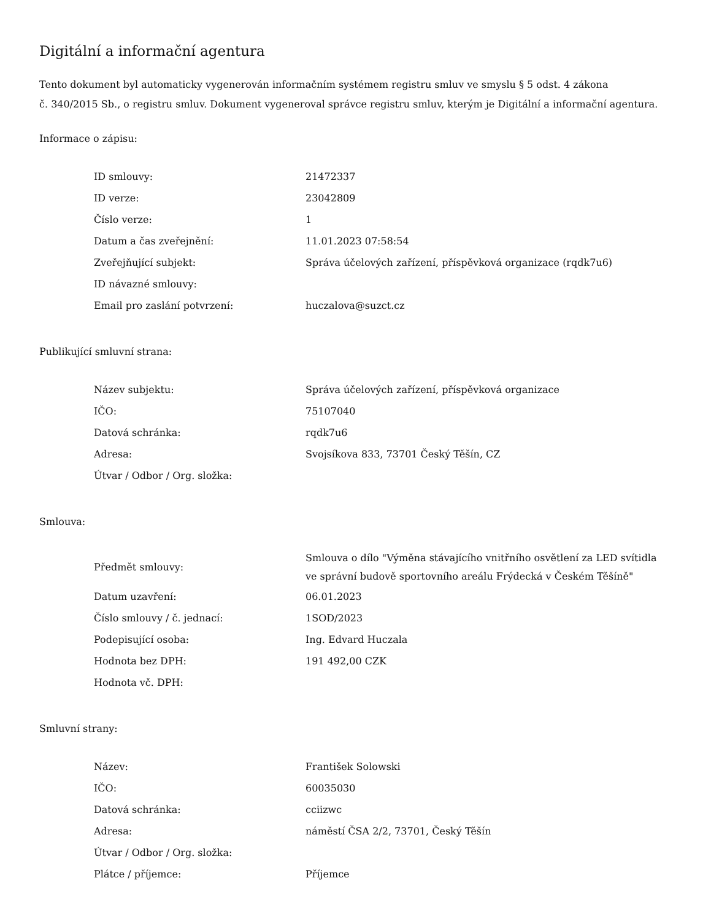Digitální a informační agentura
Tento dokument byl automaticky vygenerován informačním systémem registru smluv ve smyslu § 5 odst. 4 zákona
č. 340/2015 Sb., o registru smluv. Dokument vygeneroval správce registru smluv, kterým je Digitální a informační agentura.
Informace o zápisu:
| ID smlouvy: | 21472337 |
| ID verze: | 23042809 |
| Číslo verze: | 1 |
| Datum a čas zveřejnění: | 11.01.2023 07:58:54 |
| Zveřejňující subjekt: | Správa účelových zařízení, příspěvková organizace (rqdk7u6) |
| ID návazné smlouvy: | |
| Email pro zaslání potvrzení: | huczalova@suzct.cz |
Publikující smluvní strana:
| Název subjektu: | Správa účelových zařízení, příspěvková organizace |
| IČO: | 75107040 |
| Datová schránka: | rqdk7u6 |
| Adresa: | Svojsíkova 833, 73701 Český Těšín, CZ |
| Útvar / Odbor / Org. složka: | |
Smlouva:
| Předmět smlouvy: | Smlouva o dílo "Výměna stávajícího vnitřního osvětlení za LED svítidla ve správní budově sportovního areálu Frýdecká v Českém Těšíně" |
| Datum uzavření: | 06.01.2023 |
| Číslo smlouvy / č. jednací: | 1SOD/2023 |
| Podepisující osoba: | Ing. Edvard Huczala |
| Hodnota bez DPH: | 191 492,00 CZK |
| Hodnota vč. DPH: | |
Smluvní strany:
| Název: | František Solowski |
| IČO: | 60035030 |
| Datová schránka: | cciizwc |
| Adresa: | náměstí ČSA 2/2, 73701, Český Těšín |
| Útvar / Odbor / Org. složka: | |
| Plátce / příjemce: | Příjemce |